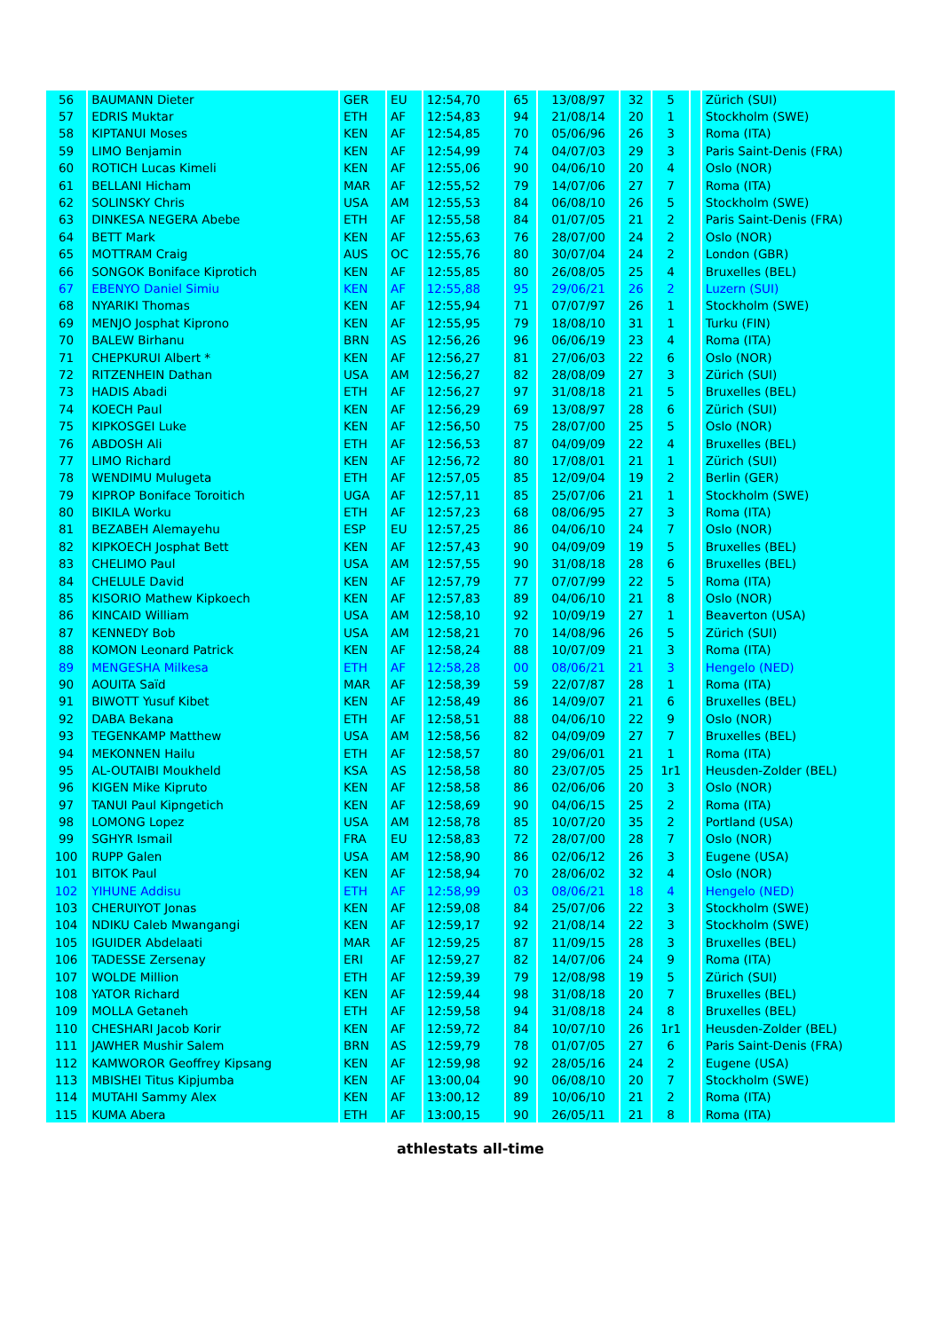| 56 | BAUMANN Dieter | GER | EU | 12:54,70 | 65 | 13/08/97 | 32 | 5 | | Zürich (SUI) |
| 57 | EDRIS Muktar | ETH | AF | 12:54,83 | 94 | 21/08/14 | 20 | 1 | | Stockholm (SWE) |
| 58 | KIPTANUI Moses | KEN | AF | 12:54,85 | 70 | 05/06/96 | 26 | 3 | | Roma (ITA) |
| 59 | LIMO Benjamin | KEN | AF | 12:54,99 | 74 | 04/07/03 | 29 | 3 | | Paris Saint-Denis (FRA) |
| 60 | ROTICH Lucas Kimeli | KEN | AF | 12:55,06 | 90 | 04/06/10 | 20 | 4 | | Oslo (NOR) |
| 61 | BELLANI Hicham | MAR | AF | 12:55,52 | 79 | 14/07/06 | 27 | 7 | | Roma (ITA) |
| 62 | SOLINSKY Chris | USA | AM | 12:55,53 | 84 | 06/08/10 | 26 | 5 | | Stockholm (SWE) |
| 63 | DINKESA NEGERA Abebe | ETH | AF | 12:55,58 | 84 | 01/07/05 | 21 | 2 | | Paris Saint-Denis (FRA) |
| 64 | BETT Mark | KEN | AF | 12:55,63 | 76 | 28/07/00 | 24 | 2 | | Oslo (NOR) |
| 65 | MOTTRAM Craig | AUS | OC | 12:55,76 | 80 | 30/07/04 | 24 | 2 | | London (GBR) |
| 66 | SONGOK Boniface Kiprotich | KEN | AF | 12:55,85 | 80 | 26/08/05 | 25 | 4 | | Bruxelles (BEL) |
| 67 | EBENYO Daniel Simiu | KEN | AF | 12:55,88 | 95 | 29/06/21 | 26 | 2 | | Luzern (SUI) |
| 68 | NYARIKI Thomas | KEN | AF | 12:55,94 | 71 | 07/07/97 | 26 | 1 | | Stockholm (SWE) |
| 69 | MENJO Josphat Kiprono | KEN | AF | 12:55,95 | 79 | 18/08/10 | 31 | 1 | | Turku (FIN) |
| 70 | BALEW Birhanu | BRN | AS | 12:56,26 | 96 | 06/06/19 | 23 | 4 | | Roma (ITA) |
| 71 | CHEPKURUI Albert * | KEN | AF | 12:56,27 | 81 | 27/06/03 | 22 | 6 | | Oslo (NOR) |
| 72 | RITZENHEIN Dathan | USA | AM | 12:56,27 | 82 | 28/08/09 | 27 | 3 | | Zürich (SUI) |
| 73 | HADIS Abadi | ETH | AF | 12:56,27 | 97 | 31/08/18 | 21 | 5 | | Bruxelles (BEL) |
| 74 | KOECH Paul | KEN | AF | 12:56,29 | 69 | 13/08/97 | 28 | 6 | | Zürich (SUI) |
| 75 | KIPKOSGEI Luke | KEN | AF | 12:56,50 | 75 | 28/07/00 | 25 | 5 | | Oslo (NOR) |
| 76 | ABDOSH Ali | ETH | AF | 12:56,53 | 87 | 04/09/09 | 22 | 4 | | Bruxelles (BEL) |
| 77 | LIMO Richard | KEN | AF | 12:56,72 | 80 | 17/08/01 | 21 | 1 | | Zürich (SUI) |
| 78 | WENDIMU Mulugeta | ETH | AF | 12:57,05 | 85 | 12/09/04 | 19 | 2 | | Berlin (GER) |
| 79 | KIPROP Boniface Toroitich | UGA | AF | 12:57,11 | 85 | 25/07/06 | 21 | 1 | | Stockholm (SWE) |
| 80 | BIKILA Worku | ETH | AF | 12:57,23 | 68 | 08/06/95 | 27 | 3 | | Roma (ITA) |
| 81 | BEZABEH Alemayehu | ESP | EU | 12:57,25 | 86 | 04/06/10 | 24 | 7 | | Oslo (NOR) |
| 82 | KIPKOECH Josphat Bett | KEN | AF | 12:57,43 | 90 | 04/09/09 | 19 | 5 | | Bruxelles (BEL) |
| 83 | CHELIMO Paul | USA | AM | 12:57,55 | 90 | 31/08/18 | 28 | 6 | | Bruxelles (BEL) |
| 84 | CHELULE David | KEN | AF | 12:57,79 | 77 | 07/07/99 | 22 | 5 | | Roma (ITA) |
| 85 | KISORIO Mathew Kipkoech | KEN | AF | 12:57,83 | 89 | 04/06/10 | 21 | 8 | | Oslo (NOR) |
| 86 | KINCAID William | USA | AM | 12:58,10 | 92 | 10/09/19 | 27 | 1 | | Beaverton (USA) |
| 87 | KENNEDY Bob | USA | AM | 12:58,21 | 70 | 14/08/96 | 26 | 5 | | Zürich (SUI) |
| 88 | KOMON Leonard Patrick | KEN | AF | 12:58,24 | 88 | 10/07/09 | 21 | 3 | | Roma (ITA) |
| 89 | MENGESHA Milkesa | ETH | AF | 12:58,28 | 00 | 08/06/21 | 21 | 3 | | Hengelo (NED) |
| 90 | AOUITA Saïd | MAR | AF | 12:58,39 | 59 | 22/07/87 | 28 | 1 | | Roma (ITA) |
| 91 | BIWOTT Yusuf Kibet | KEN | AF | 12:58,49 | 86 | 14/09/07 | 21 | 6 | | Bruxelles (BEL) |
| 92 | DABA Bekana | ETH | AF | 12:58,51 | 88 | 04/06/10 | 22 | 9 | | Oslo (NOR) |
| 93 | TEGENKAMP Matthew | USA | AM | 12:58,56 | 82 | 04/09/09 | 27 | 7 | | Bruxelles (BEL) |
| 94 | MEKONNEN Hailu | ETH | AF | 12:58,57 | 80 | 29/06/01 | 21 | 1 | | Roma (ITA) |
| 95 | AL-OUTAIBI Moukheld | KSA | AS | 12:58,58 | 80 | 23/07/05 | 25 | 1r1 | | Heusden-Zolder (BEL) |
| 96 | KIGEN Mike Kipruto | KEN | AF | 12:58,58 | 86 | 02/06/06 | 20 | 3 | | Oslo (NOR) |
| 97 | TANUI Paul Kipngetich | KEN | AF | 12:58,69 | 90 | 04/06/15 | 25 | 2 | | Roma (ITA) |
| 98 | LOMONG Lopez | USA | AM | 12:58,78 | 85 | 10/07/20 | 35 | 2 | | Portland (USA) |
| 99 | SGHYR Ismail | FRA | EU | 12:58,83 | 72 | 28/07/00 | 28 | 7 | | Oslo (NOR) |
| 100 | RUPP Galen | USA | AM | 12:58,90 | 86 | 02/06/12 | 26 | 3 | | Eugene (USA) |
| 101 | BITOK Paul | KEN | AF | 12:58,94 | 70 | 28/06/02 | 32 | 4 | | Oslo (NOR) |
| 102 | YIHUNE Addisu | ETH | AF | 12:58,99 | 03 | 08/06/21 | 18 | 4 | | Hengelo (NED) |
| 103 | CHERUIYOT Jonas | KEN | AF | 12:59,08 | 84 | 25/07/06 | 22 | 3 | | Stockholm (SWE) |
| 104 | NDIKU Caleb Mwangangi | KEN | AF | 12:59,17 | 92 | 21/08/14 | 22 | 3 | | Stockholm (SWE) |
| 105 | IGUIDER Abdelaati | MAR | AF | 12:59,25 | 87 | 11/09/15 | 28 | 3 | | Bruxelles (BEL) |
| 106 | TADESSE Zersenay | ERI | AF | 12:59,27 | 82 | 14/07/06 | 24 | 9 | | Roma (ITA) |
| 107 | WOLDE Million | ETH | AF | 12:59,39 | 79 | 12/08/98 | 19 | 5 | | Zürich (SUI) |
| 108 | YATOR Richard | KEN | AF | 12:59,44 | 98 | 31/08/18 | 20 | 7 | | Bruxelles (BEL) |
| 109 | MOLLA Getaneh | ETH | AF | 12:59,58 | 94 | 31/08/18 | 24 | 8 | | Bruxelles (BEL) |
| 110 | CHESHARI Jacob Korir | KEN | AF | 12:59,72 | 84 | 10/07/10 | 26 | 1r1 | | Heusden-Zolder (BEL) |
| 111 | JAWHER Mushir Salem | BRN | AS | 12:59,79 | 78 | 01/07/05 | 27 | 6 | | Paris Saint-Denis (FRA) |
| 112 | KAMWOROR Geoffrey Kipsang | KEN | AF | 12:59,98 | 92 | 28/05/16 | 24 | 2 | | Eugene (USA) |
| 113 | MBISHEI Titus Kipjumba | KEN | AF | 13:00,04 | 90 | 06/08/10 | 20 | 7 | | Stockholm (SWE) |
| 114 | MUTAHI Sammy Alex | KEN | AF | 13:00,12 | 89 | 10/06/10 | 21 | 2 | | Roma (ITA) |
| 115 | KUMA Abera | ETH | AF | 13:00,15 | 90 | 26/05/11 | 21 | 8 | | Roma (ITA) |
athlestats all-time